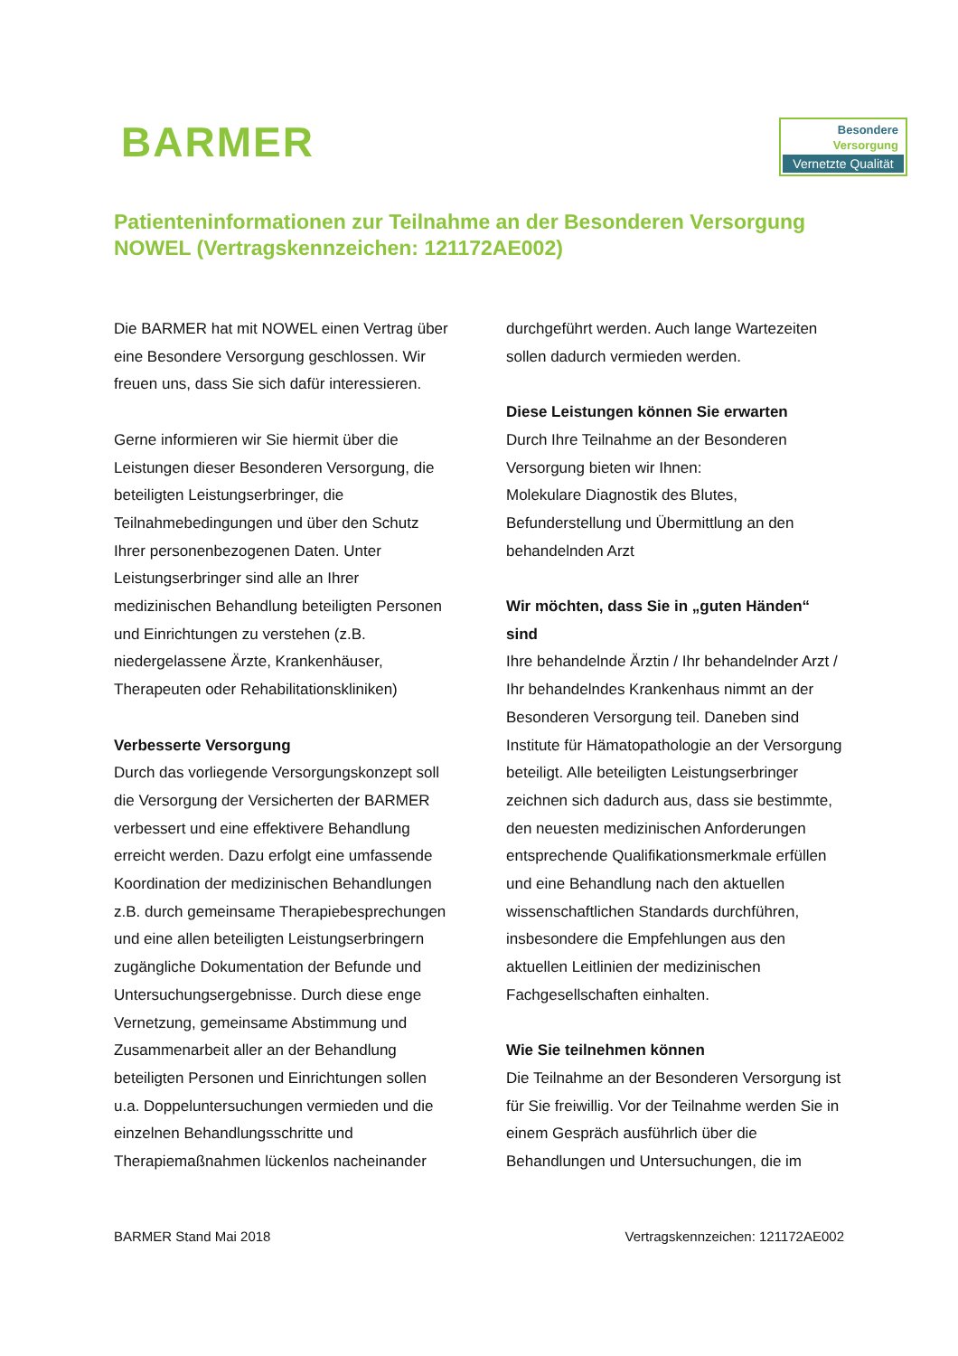BARMER
Besondere
Versorgung
Vernetzte Qualität
Patienteninformationen zur Teilnahme an der Besonderen Versorgung NOWEL (Vertragskennzeichen: 121172AE002)
Die BARMER hat mit NOWEL einen Vertrag über eine Besondere Versorgung geschlossen. Wir freuen uns, dass Sie sich dafür interessieren.
Gerne informieren wir Sie hiermit über die Leistungen dieser Besonderen Versorgung, die beteiligten Leistungserbringer, die Teilnahmebedingungen und über den Schutz Ihrer personenbezogenen Daten. Unter Leistungserbringer sind alle an Ihrer medizinischen Behandlung beteiligten Personen und Einrichtungen zu verstehen (z.B. niedergelassene Ärzte, Krankenhäuser, Therapeuten oder Rehabilitationskliniken)
Verbesserte Versorgung
Durch das vorliegende Versorgungskonzept soll die Versorgung der Versicherten der BARMER verbessert und eine effektivere Behandlung erreicht werden. Dazu erfolgt eine umfassende Koordination der medizinischen Behandlungen z.B. durch gemeinsame Therapiebesprechungen und eine allen beteiligten Leistungserbringern zugängliche Dokumentation der Befunde und Untersuchungsergebnisse. Durch diese enge Vernetzung, gemeinsame Abstimmung und Zusammenarbeit aller an der Behandlung beteiligten Personen und Einrichtungen sollen u.a. Doppeluntersuchungen vermieden und die einzelnen Behandlungsschritte und Therapiemaßnahmen lückenlos nacheinander
durchgeführt werden. Auch lange Wartezeiten sollen dadurch vermieden werden.
Diese Leistungen können Sie erwarten
Durch Ihre Teilnahme an der Besonderen Versorgung bieten wir Ihnen:
Molekulare Diagnostik des Blutes, Befunderstellung und Übermittlung an den behandelnden Arzt
Wir möchten, dass Sie in „guten Händen“ sind
Ihre behandelnde Ärztin / Ihr behandelnder Arzt / Ihr behandelndes Krankenhaus nimmt an der Besonderen Versorgung teil. Daneben sind Institute für Hämatopathologie an der Versorgung beteiligt. Alle beteiligten Leistungserbringer zeichnen sich dadurch aus, dass sie bestimmte, den neuesten medizinischen Anforderungen entsprechende Qualifikationsmerkmale erfüllen und eine Behandlung nach den aktuellen wissenschaftlichen Standards durchführen, insbesondere die Empfehlungen aus den aktuellen Leitlinien der medizinischen Fachgesellschaften einhalten.
Wie Sie teilnehmen können
Die Teilnahme an der Besonderen Versorgung ist für Sie freiwillig. Vor der Teilnahme werden Sie in einem Gespräch ausführlich über die Behandlungen und Untersuchungen, die im
BARMER Stand Mai 2018 Vertragskennzeichen: 121172AE002